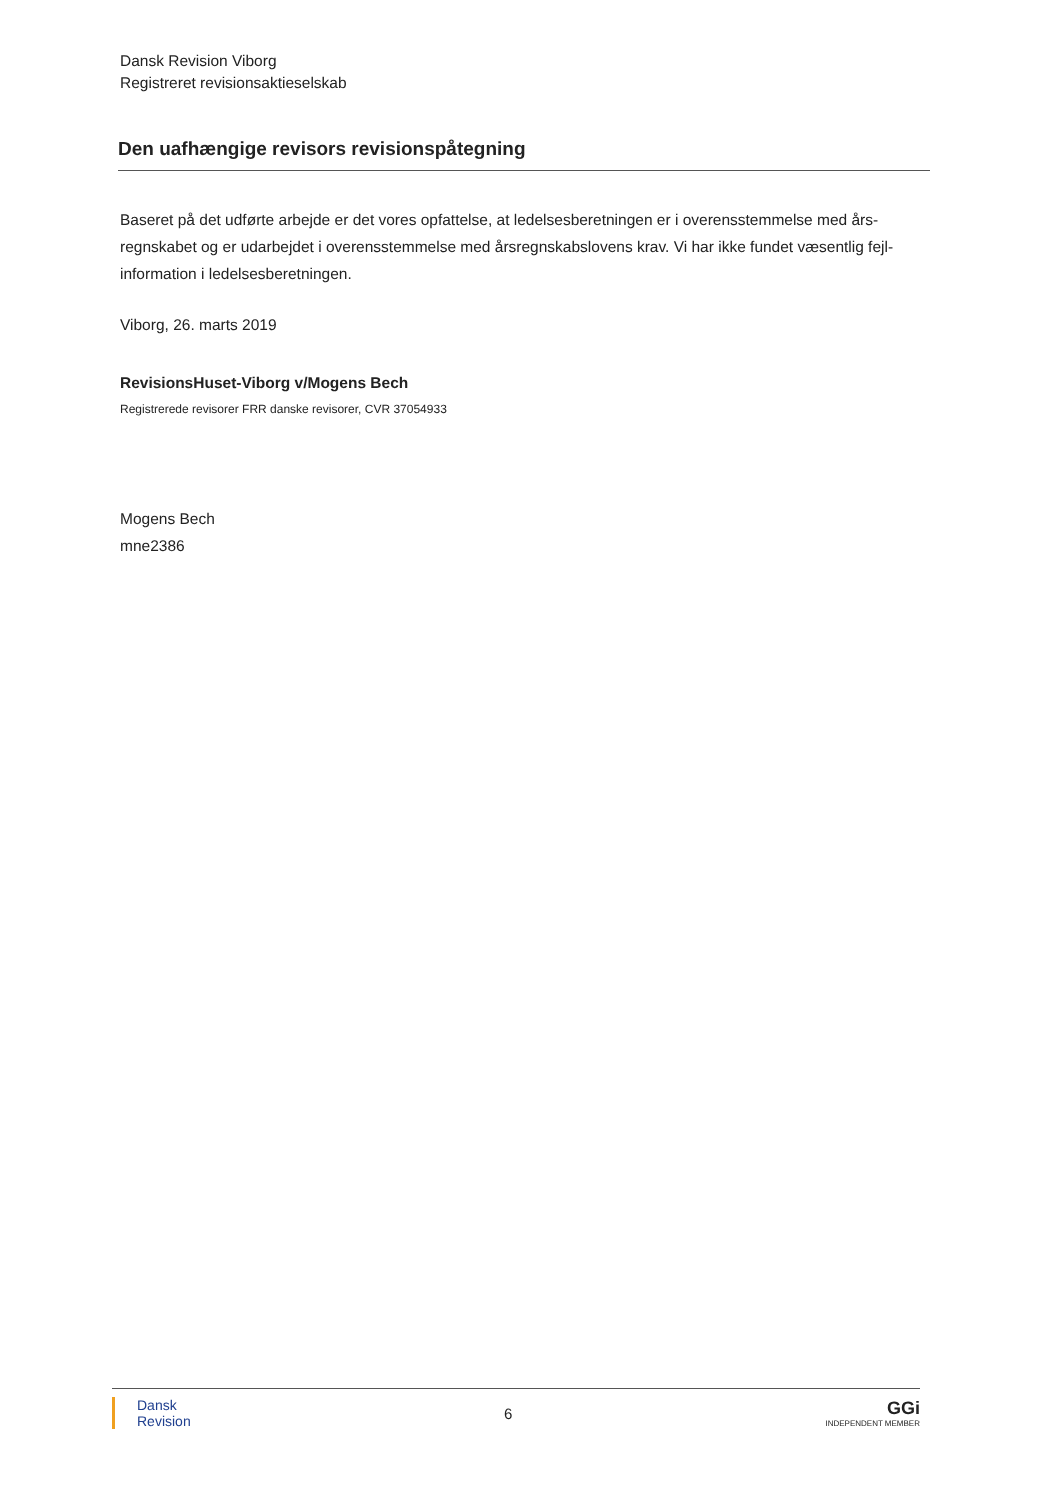Dansk Revision Viborg
Registreret revisionsaktieselskab
Den uafhængige revisors revisionspåtegning
Baseret på det udførte arbejde er det vores opfattelse, at ledelsesberetningen er i overensstemmelse med års-regnskabet og er udarbejdet i overensstemmelse med årsregnskabslovens krav. Vi har ikke fundet væsentlig fejl-information i ledelsesberetningen.
Viborg, 26. marts 2019
RevisionsHuset-Viborg v/Mogens Bech
Registrerede revisorer FRR danske revisorer, CVR 37054933
Mogens Bech
mne2386
Dansk
Revision
6
GGi
INDEPENDENT MEMBER